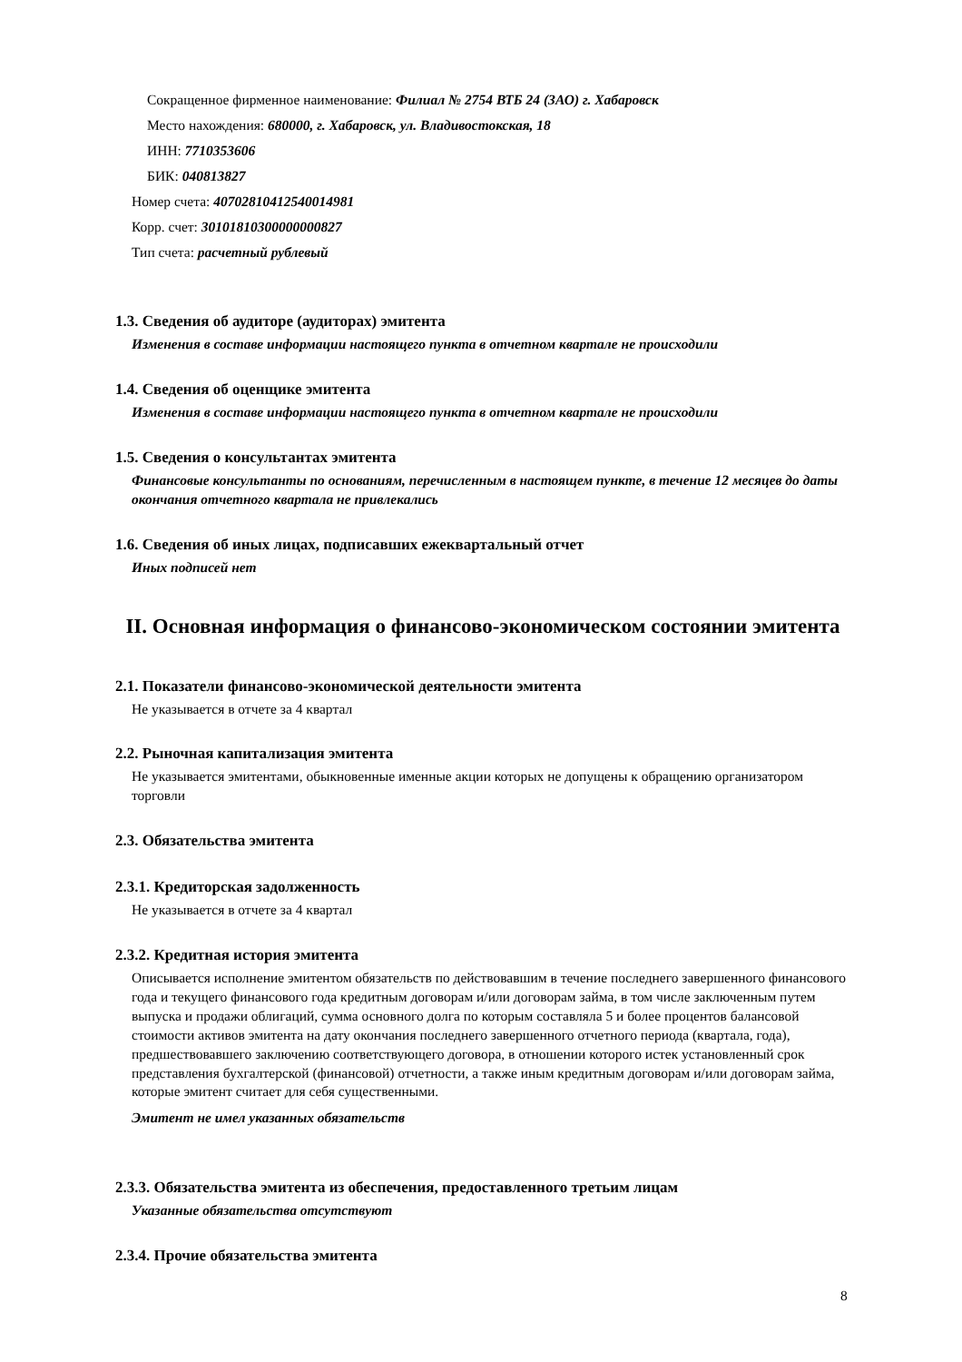Сокращенное фирменное наименование: Филиал № 2754 ВТБ 24 (ЗАО) г. Хабаровск
Место нахождения: 680000, г. Хабаровск, ул. Владивостокская, 18
ИНН: 7710353606
БИК: 040813827
Номер счета: 40702810412540014981
Корр. счет: 30101810300000000827
Тип счета: расчетный рублевый
1.3. Сведения об аудиторе (аудиторах) эмитента
Изменения в составе информации настоящего пункта в отчетном квартале не происходили
1.4. Сведения об оценщике эмитента
Изменения в составе информации настоящего пункта в отчетном квартале не происходили
1.5. Сведения о консультантах эмитента
Финансовые консультанты по основаниям, перечисленным в настоящем пункте, в течение 12 месяцев до даты окончания отчетного квартала не привлекались
1.6. Сведения об иных лицах, подписавших ежеквартальный отчет
Иных подписей нет
II. Основная информация о финансово-экономическом состоянии эмитента
2.1. Показатели финансово-экономической деятельности эмитента
Не указывается в отчете за 4 квартал
2.2. Рыночная капитализация эмитента
Не указывается эмитентами, обыкновенные именные акции которых не допущены к обращению организатором торговли
2.3. Обязательства эмитента
2.3.1. Кредиторская задолженность
Не указывается в отчете за 4 квартал
2.3.2. Кредитная история эмитента
Описывается исполнение эмитентом обязательств по действовавшим в течение последнего завершенного финансового года и текущего финансового года кредитным договорам и/или договорам займа, в том числе заключенным путем выпуска и продажи облигаций, сумма основного долга по которым составляла 5 и более процентов балансовой стоимости активов эмитента на дату окончания последнего завершенного отчетного периода (квартала, года), предшествовавшего заключению соответствующего договора, в отношении которого истек установленный срок представления бухгалтерской (финансовой) отчетности, а также иным кредитным договорам и/или договорам займа, которые эмитент считает для себя существенными.
Эмитент не имел указанных обязательств
2.3.3. Обязательства эмитента из обеспечения, предоставленного третьим лицам
Указанные обязательства отсутствуют
2.3.4. Прочие обязательства эмитента
8